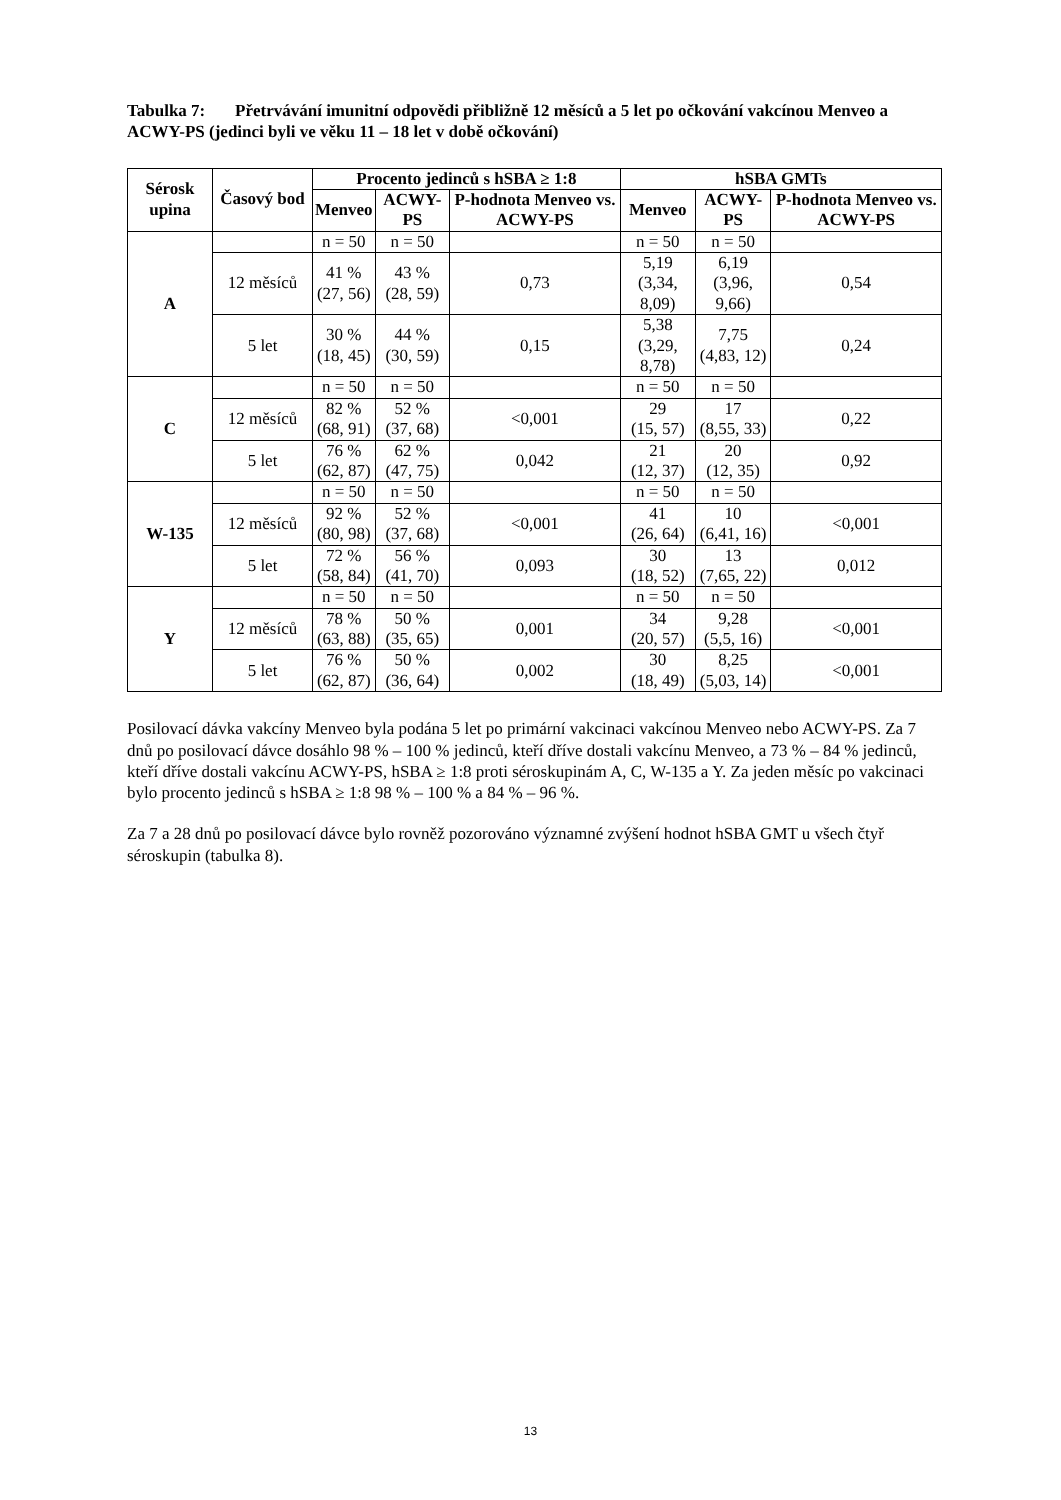Tabulka 7: Přetrvávání imunitní odpovědi přibližně 12 měsíců a 5 let po očkování vakcínou Menveo a ACWY-PS (jedinci byli ve věku 11 – 18 let v době očkování)
| Sérosk upina | Časový bod | Procento jedinců s hSBA ≥ 1:8 | | | hSBA GMTs | | |
| --- | --- | --- | --- | --- | --- | --- | --- |
| | | Menveo | ACWY-PS | P-hodnota Menveo vs. ACWY-PS | Menveo | ACWY-PS | P-hodnota Menveo vs. ACWY-PS |
| A | | n = 50 | n = 50 | | n = 50 | n = 50 | |
| | 12 měsíců | 41 % (27, 56) | 43 % (28, 59) | 0,73 | 5,19 (3,34, 8,09) | 6,19 (3,96, 9,66) | 0,54 |
| | 5 let | 30 % (18, 45) | 44 % (30, 59) | 0,15 | 5,38 (3,29, 8,78) | 7,75 (4,83, 12) | 0,24 |
| C | | n = 50 | n = 50 | | n = 50 | n = 50 | |
| | 12 měsíců | 82 % (68, 91) | 52 % (37, 68) | <0,001 | 29 (15, 57) | 17 (8,55, 33) | 0,22 |
| | 5 let | 76 % (62, 87) | 62 % (47, 75) | 0,042 | 21 (12, 37) | 20 (12, 35) | 0,92 |
| W-135 | | n = 50 | n = 50 | | n = 50 | n = 50 | |
| | 12 měsíců | 92 % (80, 98) | 52 % (37, 68) | <0,001 | 41 (26, 64) | 10 (6,41, 16) | <0,001 |
| | 5 let | 72 % (58, 84) | 56 % (41, 70) | 0,093 | 30 (18, 52) | 13 (7,65, 22) | 0,012 |
| Y | | n = 50 | n = 50 | | n = 50 | n = 50 | |
| | 12 měsíců | 78 % (63, 88) | 50 % (35, 65) | 0,001 | 34 (20, 57) | 9,28 (5,5, 16) | <0,001 |
| | 5 let | 76 % (62, 87) | 50 % (36, 64) | 0,002 | 30 (18, 49) | 8,25 (5,03, 14) | <0,001 |
Posilovací dávka vakcíny Menveo byla podána 5 let po primární vakcinaci vakcínou Menveo nebo ACWY-PS. Za 7 dnů po posilovací dávce dosáhlo 98 % – 100 % jedinců, kteří dříve dostali vakcínu Menveo, a 73 % – 84 % jedinců, kteří dříve dostali vakcínu ACWY-PS, hSBA ≥ 1:8 proti séroskupinám A, C, W-135 a Y. Za jeden měsíc po vakcinaci bylo procento jedinců s hSBA ≥ 1:8 98 % – 100 % a 84 % – 96 %.
Za 7 a 28 dnů po posilovací dávce bylo rovněž pozorováno významné zvýšení hodnot hSBA GMT u všech čtyř séroskupin (tabulka 8).
13